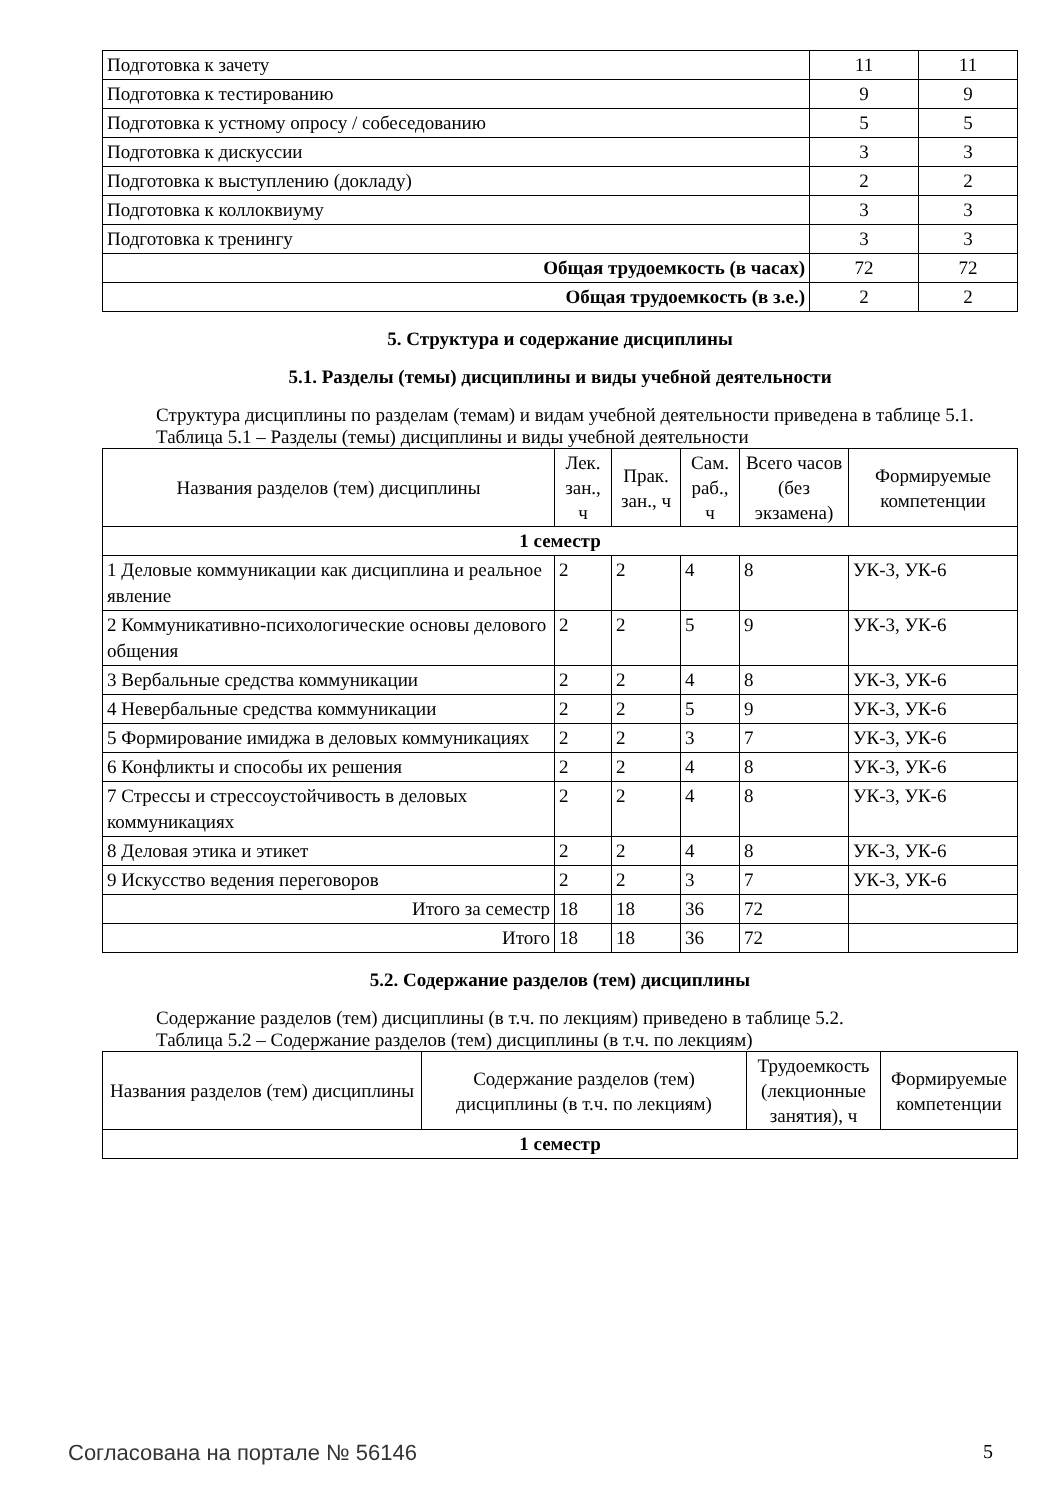| Подготовка к зачету | 11 | 11 |
| Подготовка к тестированию | 9 | 9 |
| Подготовка к устному опросу / собеседованию | 5 | 5 |
| Подготовка к дискуссии | 3 | 3 |
| Подготовка к выступлению (докладу) | 2 | 2 |
| Подготовка к коллоквиуму | 3 | 3 |
| Подготовка к тренингу | 3 | 3 |
| Общая трудоемкость (в часах) | 72 | 72 |
| Общая трудоемкость (в з.е.) | 2 | 2 |
5. Структура и содержание дисциплины
5.1. Разделы (темы) дисциплины и виды учебной деятельности
Структура дисциплины по разделам (темам) и видам учебной деятельности приведена в таблице 5.1.
Таблица 5.1 – Разделы (темы) дисциплины и виды учебной деятельности
| Названия разделов (тем) дисциплины | Лек. зан., ч | Прак. зан., ч | Сам. раб., ч | Всего часов (без экзамена) | Формируемые компетенции |
| --- | --- | --- | --- | --- | --- |
| 1 семестр | | | | | |
| 1 Деловые коммуникации как дисциплина и реальное явление | 2 | 2 | 4 | 8 | УК-3, УК-6 |
| 2 Коммуникативно-психологические основы делового общения | 2 | 2 | 5 | 9 | УК-3, УК-6 |
| 3 Вербальные средства коммуникации | 2 | 2 | 4 | 8 | УК-3, УК-6 |
| 4 Невербальные средства коммуникации | 2 | 2 | 5 | 9 | УК-3, УК-6 |
| 5 Формирование имиджа в деловых коммуникациях | 2 | 2 | 3 | 7 | УК-3, УК-6 |
| 6 Конфликты и способы их решения | 2 | 2 | 4 | 8 | УК-3, УК-6 |
| 7 Стрессы и стрессоустойчивость в деловых коммуникациях | 2 | 2 | 4 | 8 | УК-3, УК-6 |
| 8 Деловая этика и этикет | 2 | 2 | 4 | 8 | УК-3, УК-6 |
| 9 Искусство ведения переговоров | 2 | 2 | 3 | 7 | УК-3, УК-6 |
| Итого за семестр | 18 | 18 | 36 | 72 | |
| Итого | 18 | 18 | 36 | 72 | |
5.2. Содержание разделов (тем) дисциплины
Содержание разделов (тем) дисциплины (в т.ч. по лекциям) приведено в таблице 5.2.
Таблица 5.2 – Содержание разделов (тем) дисциплины (в т.ч. по лекциям)
| Названия разделов (тем) дисциплины | Содержание разделов (тем) дисциплины (в т.ч. по лекциям) | Трудоемкость (лекционные занятия), ч | Формируемые компетенции |
| --- | --- | --- | --- |
| 1 семестр | | | |
Согласована на портале № 56146 5